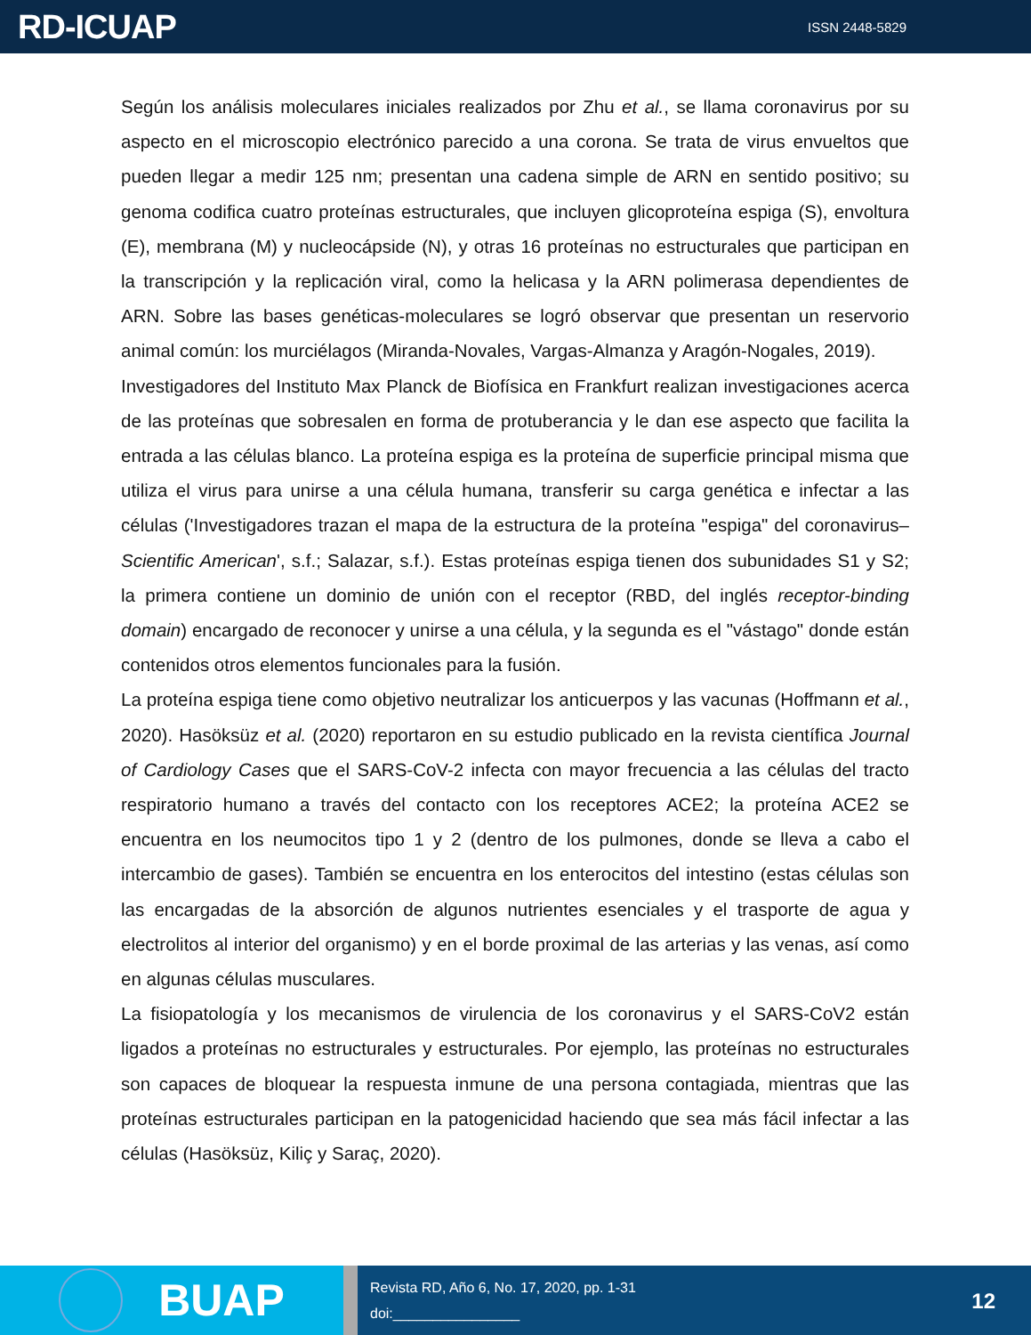RD-ICUAP
ISSN 2448-5829
Según los análisis moleculares iniciales realizados por Zhu et al., se llama coronavirus por su aspecto en el microscopio electrónico parecido a una corona. Se trata de virus envueltos que pueden llegar a medir 125 nm; presentan una cadena simple de ARN en sentido positivo; su genoma codifica cuatro proteínas estructurales, que incluyen glicoproteína espiga (S), envoltura (E), membrana (M) y nucleocápside (N), y otras 16 proteínas no estructurales que participan en la transcripción y la replicación viral, como la helicasa y la ARN polimerasa dependientes de ARN. Sobre las bases genéticas-moleculares se logró observar que presentan un reservorio animal común: los murciélagos (Miranda-Novales, Vargas-Almanza y Aragón-Nogales, 2019).
Investigadores del Instituto Max Planck de Biofísica en Frankfurt realizan investigaciones acerca de las proteínas que sobresalen en forma de protuberancia y le dan ese aspecto que facilita la entrada a las células blanco. La proteína espiga es la proteína de superficie principal misma que utiliza el virus para unirse a una célula humana, transferir su carga genética e infectar a las células ('Investigadores trazan el mapa de la estructura de la proteína "espiga" del coronavirus–Scientific American', s.f.; Salazar, s.f.). Estas proteínas espiga tienen dos subunidades S1 y S2; la primera contiene un dominio de unión con el receptor (RBD, del inglés receptor-binding domain) encargado de reconocer y unirse a una célula, y la segunda es el "vástago" donde están contenidos otros elementos funcionales para la fusión.
La proteína espiga tiene como objetivo neutralizar los anticuerpos y las vacunas (Hoffmann et al., 2020). Hasöksüz et al. (2020) reportaron en su estudio publicado en la revista científica Journal of Cardiology Cases que el SARS-CoV-2 infecta con mayor frecuencia a las células del tracto respiratorio humano a través del contacto con los receptores ACE2; la proteína ACE2 se encuentra en los neumocitos tipo 1 y 2 (dentro de los pulmones, donde se lleva a cabo el intercambio de gases). También se encuentra en los enterocitos del intestino (estas células son las encargadas de la absorción de algunos nutrientes esenciales y el trasporte de agua y electrolitos al interior del organismo) y en el borde proximal de las arterias y las venas, así como en algunas células musculares.
La fisiopatología y los mecanismos de virulencia de los coronavirus y el SARS-CoV2 están ligados a proteínas no estructurales y estructurales. Por ejemplo, las proteínas no estructurales son capaces de bloquear la respuesta inmune de una persona contagiada, mientras que las proteínas estructurales participan en la patogenicidad haciendo que sea más fácil infectar a las células (Hasöksüz, Kiliç y Saraç, 2020).
BUAP
Revista RD, Año 6, No. 17, 2020, pp. 1-31
doi:________________
12